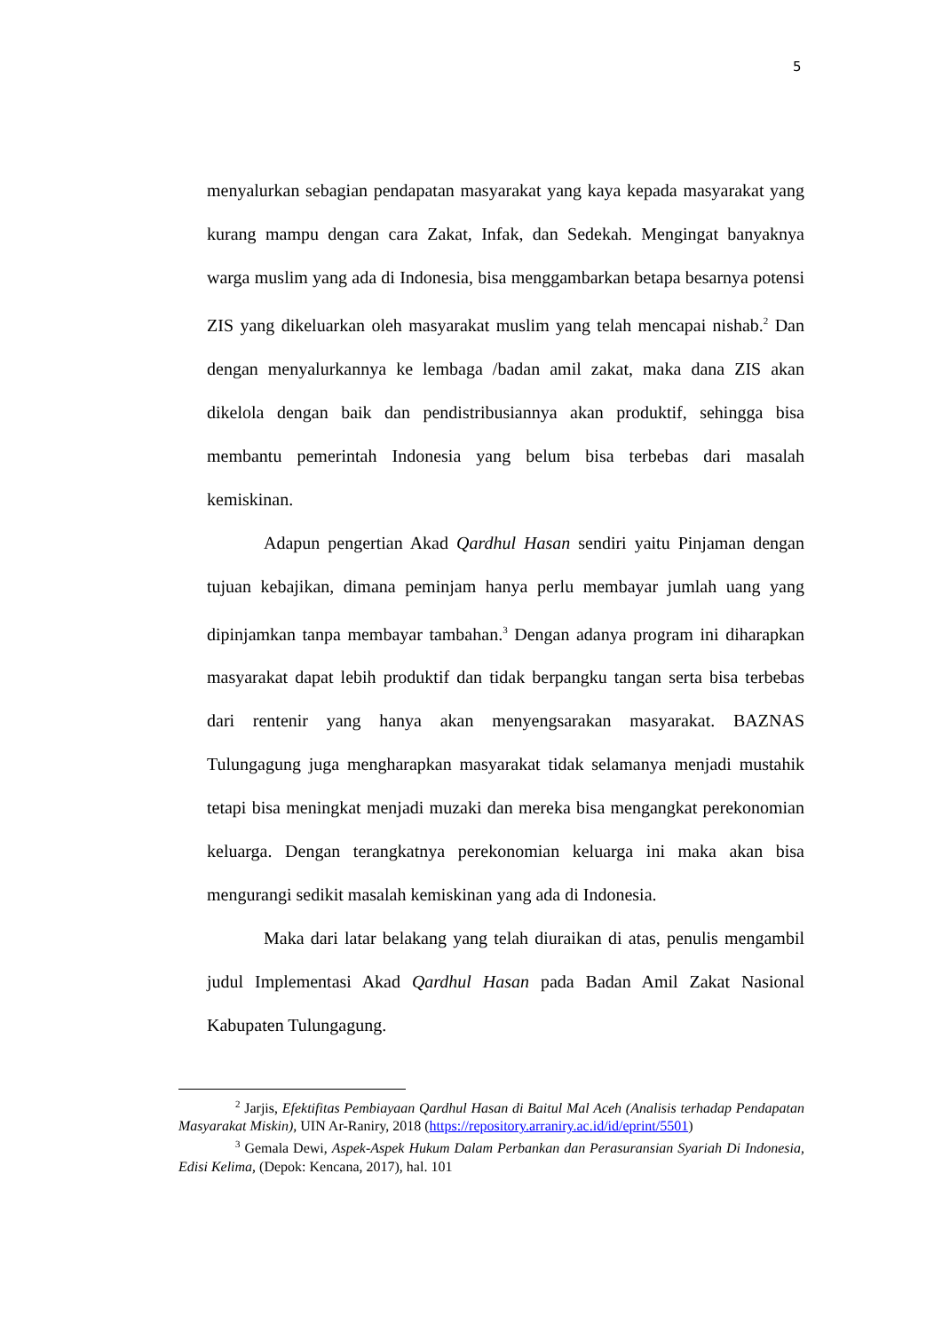5
menyalurkan sebagian pendapatan masyarakat yang kaya kepada masyarakat yang kurang mampu dengan cara Zakat, Infak, dan Sedekah. Mengingat banyaknya warga muslim yang ada di Indonesia, bisa menggambarkan betapa besarnya potensi ZIS yang dikeluarkan oleh masyarakat muslim yang telah mencapai nishab.<sup>2</sup> Dan dengan menyalurkannya ke lembaga /badan amil zakat, maka dana ZIS akan dikelola dengan baik dan pendistribusiannya akan produktif, sehingga bisa membantu pemerintah Indonesia yang belum bisa terbebas dari masalah kemiskinan.
Adapun pengertian Akad Qardhul Hasan sendiri yaitu Pinjaman dengan tujuan kebajikan, dimana peminjam hanya perlu membayar jumlah uang yang dipinjamkan tanpa membayar tambahan.<sup>3</sup> Dengan adanya program ini diharapkan masyarakat dapat lebih produktif dan tidak berpangku tangan serta bisa terbebas dari rentenir yang hanya akan menyengsarakan masyarakat. BAZNAS Tulungagung juga mengharapkan masyarakat tidak selamanya menjadi mustahik tetapi bisa meningkat menjadi muzaki dan mereka bisa mengangkat perekonomian keluarga. Dengan terangkatnya perekonomian keluarga ini maka akan bisa mengurangi sedikit masalah kemiskinan yang ada di Indonesia.
Maka dari latar belakang yang telah diuraikan di atas, penulis mengambil judul Implementasi Akad Qardhul Hasan pada Badan Amil Zakat Nasional Kabupaten Tulungagung.
<sup>2</sup> Jarjis, Efektifitas Pembiayaan Qardhul Hasan di Baitul Mal Aceh (Analisis terhadap Pendapatan Masyarakat Miskin), UIN Ar-Raniry, 2018 (https://repository.arraniry.ac.id/id/eprint/5501)
<sup>3</sup> Gemala Dewi, Aspek-Aspek Hukum Dalam Perbankan dan Perasuransian Syariah Di Indonesia, Edisi Kelima, (Depok: Kencana, 2017), hal. 101